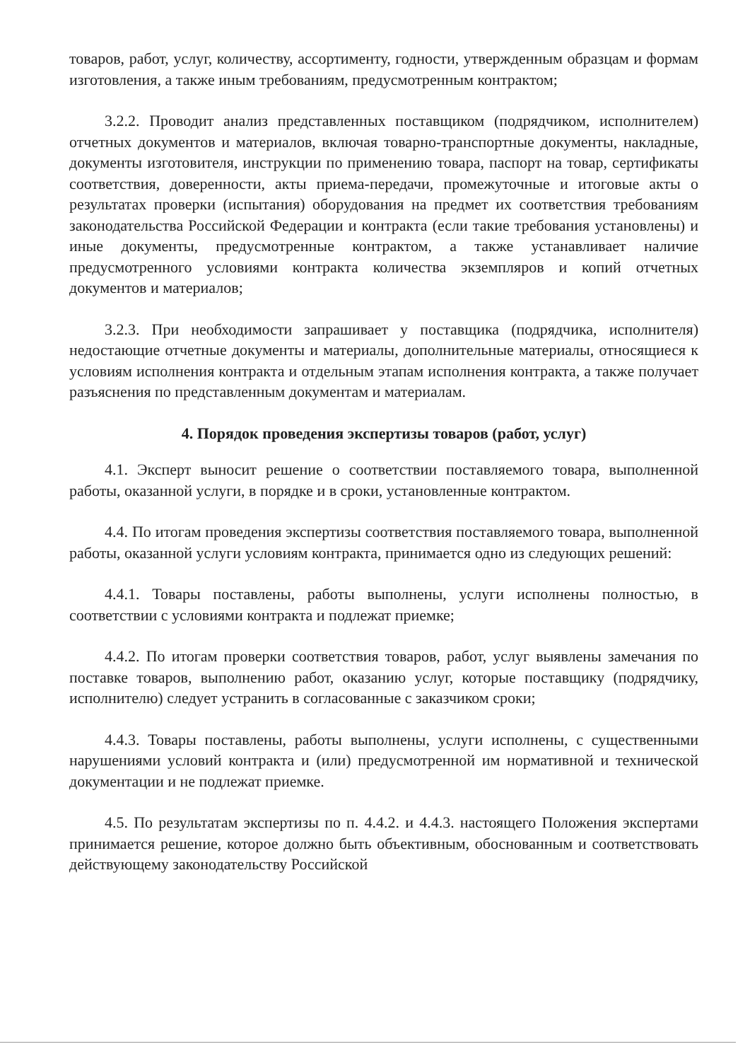товаров, работ, услуг, количеству, ассортименту, годности, утвержденным образцам и формам изготовления, а также иным требованиям, предусмотренным контрактом;
3.2.2. Проводит анализ представленных поставщиком (подрядчиком, исполнителем) отчетных документов и материалов, включая товарно-транспортные документы, накладные, документы изготовителя, инструкции по применению товара, паспорт на товар, сертификаты соответствия, доверенности, акты приема-передачи, промежуточные и итоговые акты о результатах проверки (испытания) оборудования на предмет их соответствия требованиям законодательства Российской Федерации и контракта (если такие требования установлены) и иные документы, предусмотренные контрактом, а также устанавливает наличие предусмотренного условиями контракта количества экземпляров и копий отчетных документов и материалов;
3.2.3. При необходимости запрашивает у поставщика (подрядчика, исполнителя) недостающие отчетные документы и материалы, дополнительные материалы, относящиеся к условиям исполнения контракта и отдельным этапам исполнения контракта, а также получает разъяснения по представленным документам и материалам.
4. Порядок проведения экспертизы товаров (работ, услуг)
4.1. Эксперт выносит решение о соответствии поставляемого товара, выполненной работы, оказанной услуги, в порядке и в сроки, установленные контрактом.
4.4. По итогам проведения экспертизы соответствия поставляемого товара, выполненной работы, оказанной услуги условиям контракта, принимается одно из следующих решений:
4.4.1. Товары поставлены, работы выполнены, услуги исполнены полностью, в соответствии с условиями контракта и подлежат приемке;
4.4.2. По итогам проверки соответствия товаров, работ, услуг выявлены замечания по поставке товаров, выполнению работ, оказанию услуг, которые поставщику (подрядчику, исполнителю) следует устранить в согласованные с заказчиком сроки;
4.4.3. Товары поставлены, работы выполнены, услуги исполнены, с существенными нарушениями условий контракта и (или) предусмотренной им нормативной и технической документации и не подлежат приемке.
4.5. По результатам экспертизы по п. 4.4.2. и 4.4.3. настоящего Положения экспертами принимается решение, которое должно быть объективным, обоснованным и соответствовать действующему законодательству Российской